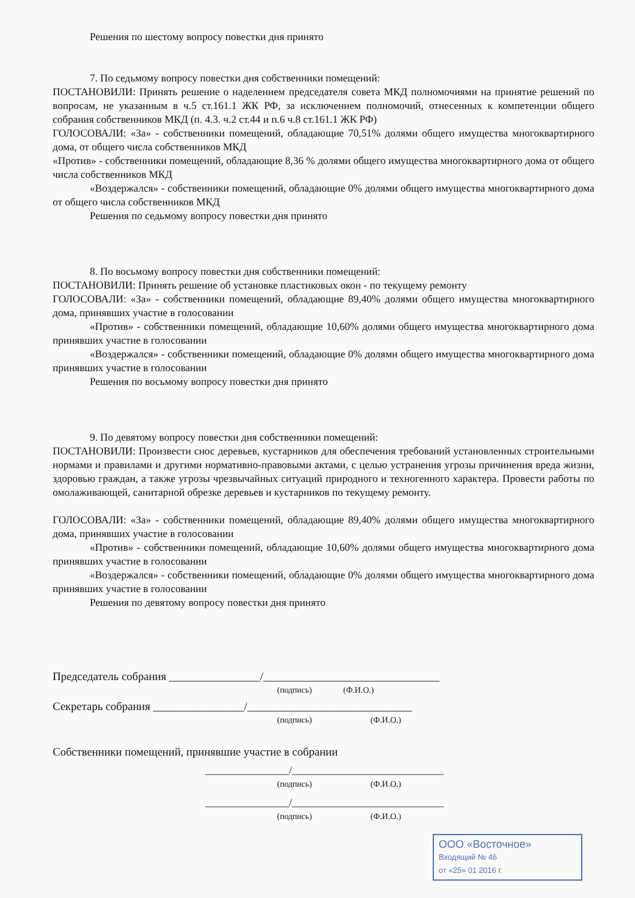Решения по шестому вопросу повестки дня принято
7. По седьмому вопросу повестки дня собственники помещений:
ПОСТАНОВИЛИ: Принять решение о наделением председателя совета МКД полномочиями на принятие решений по вопросам, не указанным в ч.5 ст.161.1 ЖК РФ, за исключением полномочий, отнесенных к компетенции общего собрания собственников МКД (п. 4.3. ч.2 ст.44 и п.6 ч.8 ст.161.1 ЖК РФ)
ГОЛОСОВАЛИ: «За» - собственники помещений, обладающие 70,51% долями общего имущества многоквартирного дома, от общего числа собственников МКД
«Против» - собственники помещений, обладающие 8,36 % долями общего имущества многоквартирного дома от общего числа собственников МКД
«Воздержался» - собственники помещений, обладающие 0% долями общего имущества многоквартирного дома от общего числа собственников МКД
Решения по седьмому вопросу повестки дня принято
8. По восьмому вопросу повестки дня собственники помещений:
ПОСТАНОВИЛИ: Принять решение об установке пластиковых окон - по текущему ремонту
ГОЛОСОВАЛИ: «За» - собственники помещений, обладающие 89,40% долями общего имущества многоквартирного дома, принявших участие в голосовании
«Против» - собственники помещений, обладающие 10,60% долями общего имущества многоквартирного дома принявших участие в голосовании
«Воздержался» - собственники помещений, обладающие 0% долями общего имущества многоквартирного дома принявших участие в голосовании
Решения по восьмому вопросу повестки дня принято
9. По девятому вопросу повестки дня собственники помещений:
ПОСТАНОВИЛИ: Произвести снос деревьев, кустарников для обеспечения требований установленных строительными нормами и правилами и другими нормативно-правовыми актами, с целью устранения угрозы причинения вреда жизни, здоровью граждан, а также угрозы чрезвычайных ситуаций природного и техногенного характера. Провести работы по омолаживающей, санитарной обрезке деревьев и кустарников по текущему ремонту.
ГОЛОСОВАЛИ: «За» - собственники помещений, обладающие 89,40% долями общего имущества многоквартирного дома, принявших участие в голосовании
«Против» - собственники помещений, обладающие 10,60% долями общего имущества многоквартирного дома принявших участие в голосовании
«Воздержался» - собственники помещений, обладающие 0% долями общего имущества многоквартирного дома принявших участие в голосовании
Решения по девятому вопросу повестки дня принято
Председатель собрания ________________/_______________________________
(подпись) (Ф.И.О.)
Секретарь собрания ________________/_____________________________
(подпись) (Ф.И.О.)
Собственники помещений, принявшие участие в собрании
________________/_____________________________
(подпись) (Ф.И.О.)
________________/_____________________________
(подпись) (Ф.И.О.)
ООО «Восточное»
Входящий № 46
от «25» 01 2016 г.